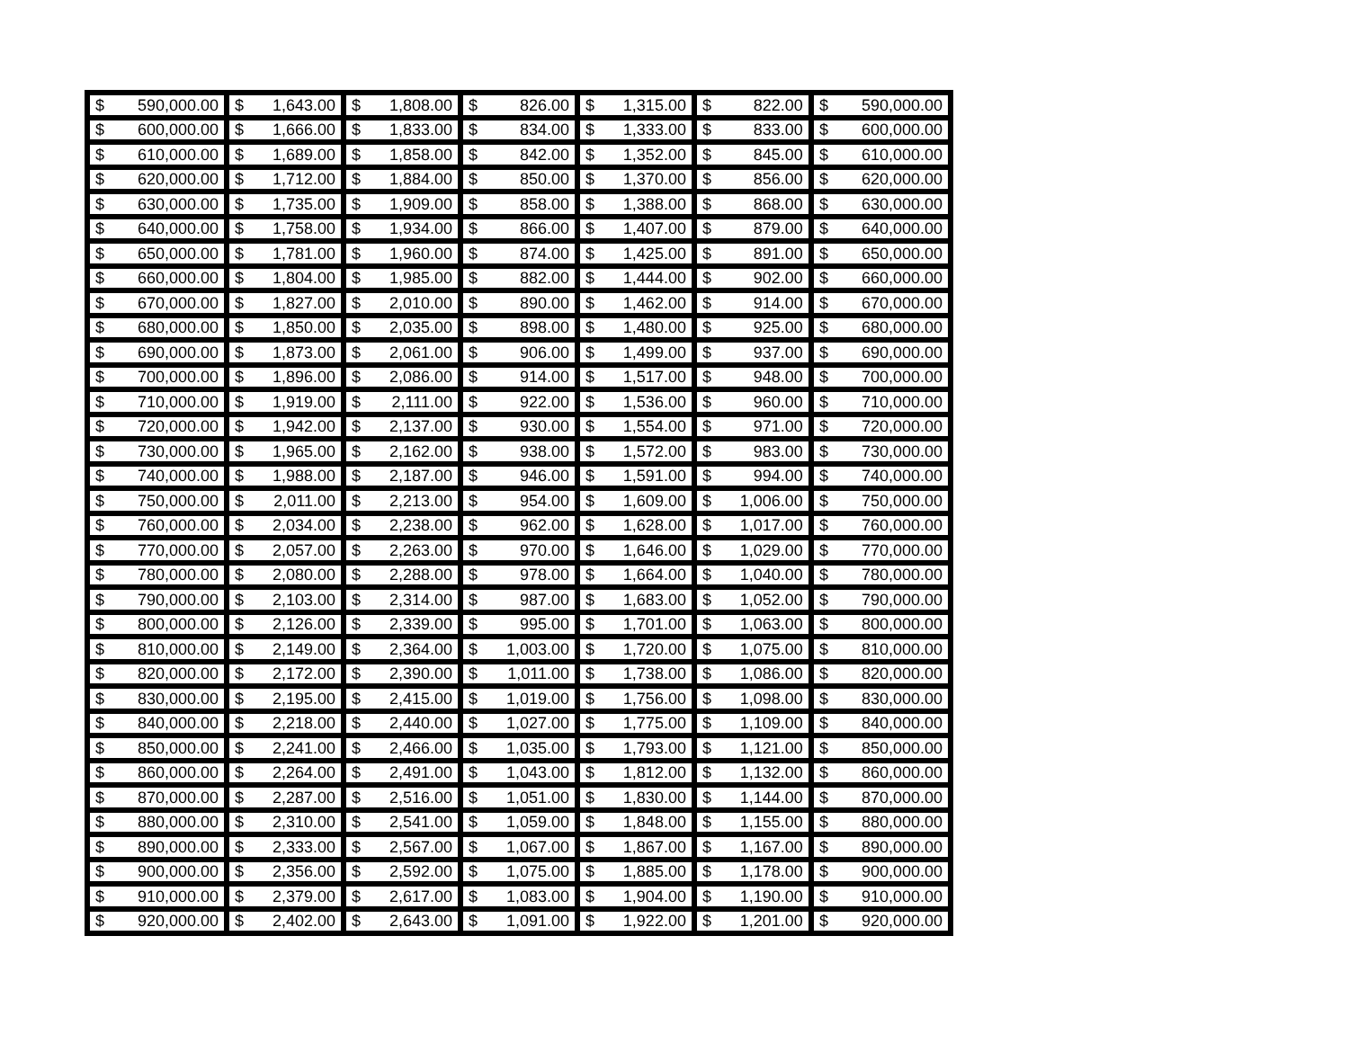| $ | 590,000.00 | $ | 1,643.00 | $ | 1,808.00 | $ | 826.00 | $ | 1,315.00 | $ | 822.00 | $ | 590,000.00 |
| $ | 600,000.00 | $ | 1,666.00 | $ | 1,833.00 | $ | 834.00 | $ | 1,333.00 | $ | 833.00 | $ | 600,000.00 |
| $ | 610,000.00 | $ | 1,689.00 | $ | 1,858.00 | $ | 842.00 | $ | 1,352.00 | $ | 845.00 | $ | 610,000.00 |
| $ | 620,000.00 | $ | 1,712.00 | $ | 1,884.00 | $ | 850.00 | $ | 1,370.00 | $ | 856.00 | $ | 620,000.00 |
| $ | 630,000.00 | $ | 1,735.00 | $ | 1,909.00 | $ | 858.00 | $ | 1,388.00 | $ | 868.00 | $ | 630,000.00 |
| $ | 640,000.00 | $ | 1,758.00 | $ | 1,934.00 | $ | 866.00 | $ | 1,407.00 | $ | 879.00 | $ | 640,000.00 |
| $ | 650,000.00 | $ | 1,781.00 | $ | 1,960.00 | $ | 874.00 | $ | 1,425.00 | $ | 891.00 | $ | 650,000.00 |
| $ | 660,000.00 | $ | 1,804.00 | $ | 1,985.00 | $ | 882.00 | $ | 1,444.00 | $ | 902.00 | $ | 660,000.00 |
| $ | 670,000.00 | $ | 1,827.00 | $ | 2,010.00 | $ | 890.00 | $ | 1,462.00 | $ | 914.00 | $ | 670,000.00 |
| $ | 680,000.00 | $ | 1,850.00 | $ | 2,035.00 | $ | 898.00 | $ | 1,480.00 | $ | 925.00 | $ | 680,000.00 |
| $ | 690,000.00 | $ | 1,873.00 | $ | 2,061.00 | $ | 906.00 | $ | 1,499.00 | $ | 937.00 | $ | 690,000.00 |
| $ | 700,000.00 | $ | 1,896.00 | $ | 2,086.00 | $ | 914.00 | $ | 1,517.00 | $ | 948.00 | $ | 700,000.00 |
| $ | 710,000.00 | $ | 1,919.00 | $ | 2,111.00 | $ | 922.00 | $ | 1,536.00 | $ | 960.00 | $ | 710,000.00 |
| $ | 720,000.00 | $ | 1,942.00 | $ | 2,137.00 | $ | 930.00 | $ | 1,554.00 | $ | 971.00 | $ | 720,000.00 |
| $ | 730,000.00 | $ | 1,965.00 | $ | 2,162.00 | $ | 938.00 | $ | 1,572.00 | $ | 983.00 | $ | 730,000.00 |
| $ | 740,000.00 | $ | 1,988.00 | $ | 2,187.00 | $ | 946.00 | $ | 1,591.00 | $ | 994.00 | $ | 740,000.00 |
| $ | 750,000.00 | $ | 2,011.00 | $ | 2,213.00 | $ | 954.00 | $ | 1,609.00 | $ | 1,006.00 | $ | 750,000.00 |
| $ | 760,000.00 | $ | 2,034.00 | $ | 2,238.00 | $ | 962.00 | $ | 1,628.00 | $ | 1,017.00 | $ | 760,000.00 |
| $ | 770,000.00 | $ | 2,057.00 | $ | 2,263.00 | $ | 970.00 | $ | 1,646.00 | $ | 1,029.00 | $ | 770,000.00 |
| $ | 780,000.00 | $ | 2,080.00 | $ | 2,288.00 | $ | 978.00 | $ | 1,664.00 | $ | 1,040.00 | $ | 780,000.00 |
| $ | 790,000.00 | $ | 2,103.00 | $ | 2,314.00 | $ | 987.00 | $ | 1,683.00 | $ | 1,052.00 | $ | 790,000.00 |
| $ | 800,000.00 | $ | 2,126.00 | $ | 2,339.00 | $ | 995.00 | $ | 1,701.00 | $ | 1,063.00 | $ | 800,000.00 |
| $ | 810,000.00 | $ | 2,149.00 | $ | 2,364.00 | $ | 1,003.00 | $ | 1,720.00 | $ | 1,075.00 | $ | 810,000.00 |
| $ | 820,000.00 | $ | 2,172.00 | $ | 2,390.00 | $ | 1,011.00 | $ | 1,738.00 | $ | 1,086.00 | $ | 820,000.00 |
| $ | 830,000.00 | $ | 2,195.00 | $ | 2,415.00 | $ | 1,019.00 | $ | 1,756.00 | $ | 1,098.00 | $ | 830,000.00 |
| $ | 840,000.00 | $ | 2,218.00 | $ | 2,440.00 | $ | 1,027.00 | $ | 1,775.00 | $ | 1,109.00 | $ | 840,000.00 |
| $ | 850,000.00 | $ | 2,241.00 | $ | 2,466.00 | $ | 1,035.00 | $ | 1,793.00 | $ | 1,121.00 | $ | 850,000.00 |
| $ | 860,000.00 | $ | 2,264.00 | $ | 2,491.00 | $ | 1,043.00 | $ | 1,812.00 | $ | 1,132.00 | $ | 860,000.00 |
| $ | 870,000.00 | $ | 2,287.00 | $ | 2,516.00 | $ | 1,051.00 | $ | 1,830.00 | $ | 1,144.00 | $ | 870,000.00 |
| $ | 880,000.00 | $ | 2,310.00 | $ | 2,541.00 | $ | 1,059.00 | $ | 1,848.00 | $ | 1,155.00 | $ | 880,000.00 |
| $ | 890,000.00 | $ | 2,333.00 | $ | 2,567.00 | $ | 1,067.00 | $ | 1,867.00 | $ | 1,167.00 | $ | 890,000.00 |
| $ | 900,000.00 | $ | 2,356.00 | $ | 2,592.00 | $ | 1,075.00 | $ | 1,885.00 | $ | 1,178.00 | $ | 900,000.00 |
| $ | 910,000.00 | $ | 2,379.00 | $ | 2,617.00 | $ | 1,083.00 | $ | 1,904.00 | $ | 1,190.00 | $ | 910,000.00 |
| $ | 920,000.00 | $ | 2,402.00 | $ | 2,643.00 | $ | 1,091.00 | $ | 1,922.00 | $ | 1,201.00 | $ | 920,000.00 |